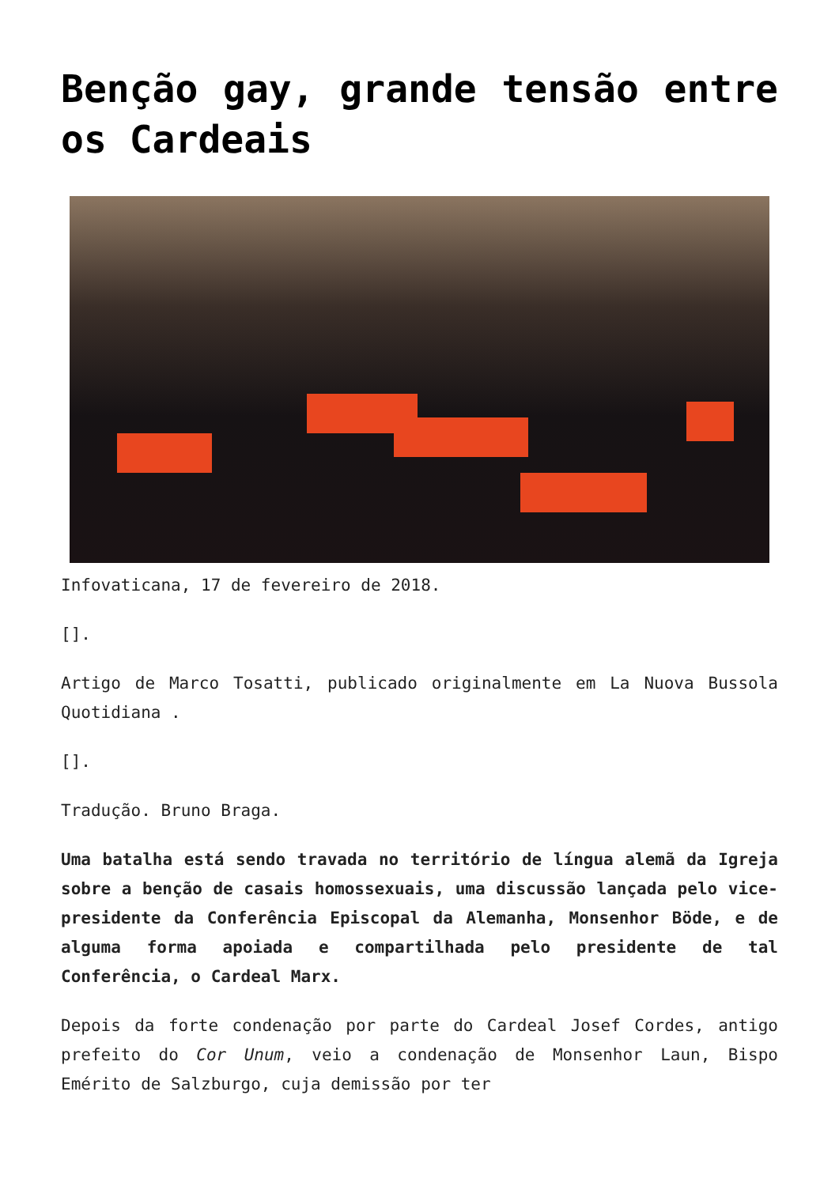Benção gay, grande tensão entre os Cardeais
Infovaticana, 17 de fevereiro de 2018.
[].
Artigo de Marco Tosatti, publicado originalmente em La Nuova Bussola Quotidiana .
[].
Tradução. Bruno Braga.
Uma batalha está sendo travada no território de língua alemã da Igreja sobre a benção de casais homossexuais, uma discussão lançada pelo vice-presidente da Conferência Episcopal da Alemanha, Monsenhor Böde, e de alguma forma apoiada e compartilhada pelo presidente de tal Conferência, o Cardeal Marx.
Depois da forte condenação por parte do Cardeal Josef Cordes, antigo prefeito do Cor Unum, veio a condenação de Monsenhor Laun, Bispo Emérito de Salzburgo, cuja demissão por ter